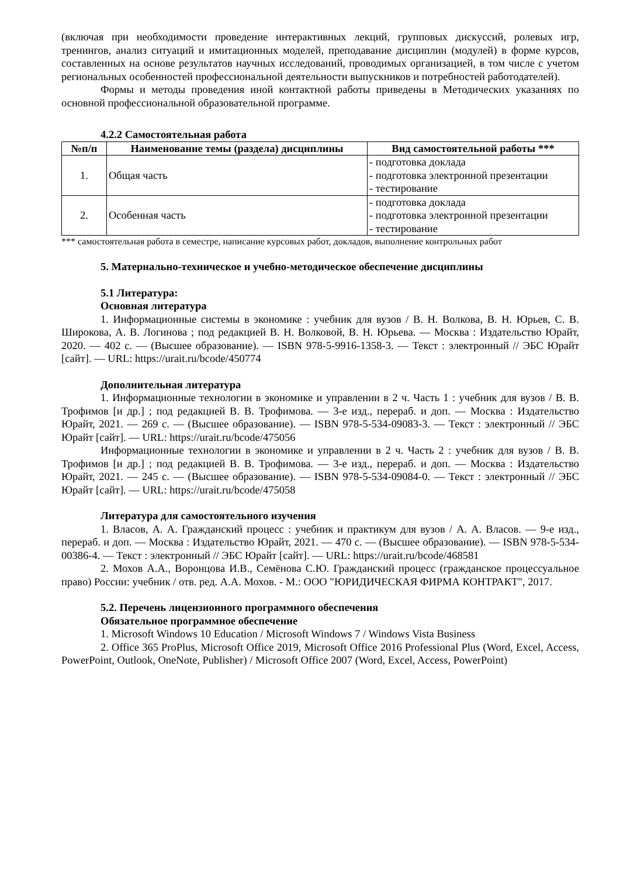(включая при необходимости проведение интерактивных лекций, групповых дискуссий, ролевых игр, тренингов, анализ ситуаций и имитационных моделей, преподавание дисциплин (модулей) в форме курсов, составленных на основе результатов научных исследований, проводимых организацией, в том числе с учетом региональных особенностей профессиональной деятельности выпускников и потребностей работодателей).
Формы и методы проведения иной контактной работы приведены в Методических указаниях по основной профессиональной образовательной программе.
4.2.2 Самостоятельная работа
| №п/п | Наименование темы (раздела) дисциплины | Вид самостоятельной работы *** |
| --- | --- | --- |
| 1. | Общая часть | - подготовка доклада - подготовка электронной презентации - тестирование |
| 2. | Особенная часть | - подготовка доклада - подготовка электронной презентации - тестирование |
*** самостоятельная работа в семестре, написание курсовых работ, докладов, выполнение контрольных работ
5. Материально-техническое и учебно-методическое обеспечение дисциплины
5.1 Литература:
Основная литература
1. Информационные системы в экономике : учебник для вузов / В. Н. Волкова, В. Н. Юрьев, С. В. Широкова, А. В. Логинова ; под редакцией В. Н. Волковой, В. Н. Юрьева. — Москва : Издательство Юрайт, 2020. — 402 с. — (Высшее образование). — ISBN 978-5-9916-1358-3. — Текст : электронный // ЭБС Юрайт [сайт]. — URL: https://urait.ru/bcode/450774
Дополнительная литература
1. Информационные технологии в экономике и управлении в 2 ч. Часть 1 : учебник для вузов / В. В. Трофимов [и др.] ; под редакцией В. В. Трофимова. — 3-е изд., перераб. и доп. — Москва : Издательство Юрайт, 2021. — 269 с. — (Высшее образование). — ISBN 978-5-534-09083-3. — Текст : электронный // ЭБС Юрайт [сайт]. — URL: https://urait.ru/bcode/475056
Информационные технологии в экономике и управлении в 2 ч. Часть 2 : учебник для вузов / В. В. Трофимов [и др.] ; под редакцией В. В. Трофимова. — 3-е изд., перераб. и доп. — Москва : Издательство Юрайт, 2021. — 245 с. — (Высшее образование). — ISBN 978-5-534-09084-0. — Текст : электронный // ЭБС Юрайт [сайт]. — URL: https://urait.ru/bcode/475058
Литература для самостоятельного изучения
1. Власов, А. А. Гражданский процесс : учебник и практикум для вузов / А. А. Власов. — 9-е изд., перераб. и доп. — Москва : Издательство Юрайт, 2021. — 470 с. — (Высшее образование). — ISBN 978-5-534-00386-4. — Текст : электронный // ЭБС Юрайт [сайт]. — URL: https://urait.ru/bcode/468581
2. Мохов А.А., Воронцова И.В., Семёнова С.Ю. Гражданский процесс (гражданское процессуальное право) России: учебник / отв. ред. А.А. Мохов. - М.: ООО "ЮРИДИЧЕСКАЯ ФИРМА КОНТРАКТ", 2017.
5.2. Перечень лицензионного программного обеспечения
Обязательное программное обеспечение
1. Microsoft Windows 10 Education / Microsoft Windows 7 / Windows Vista Business
2. Office 365 ProPlus, Microsoft Office 2019, Microsoft Office 2016 Professional Plus (Word, Excel, Access, PowerPoint, Outlook, OneNote, Publisher) / Microsoft Office 2007 (Word, Excel, Access, PowerPoint)